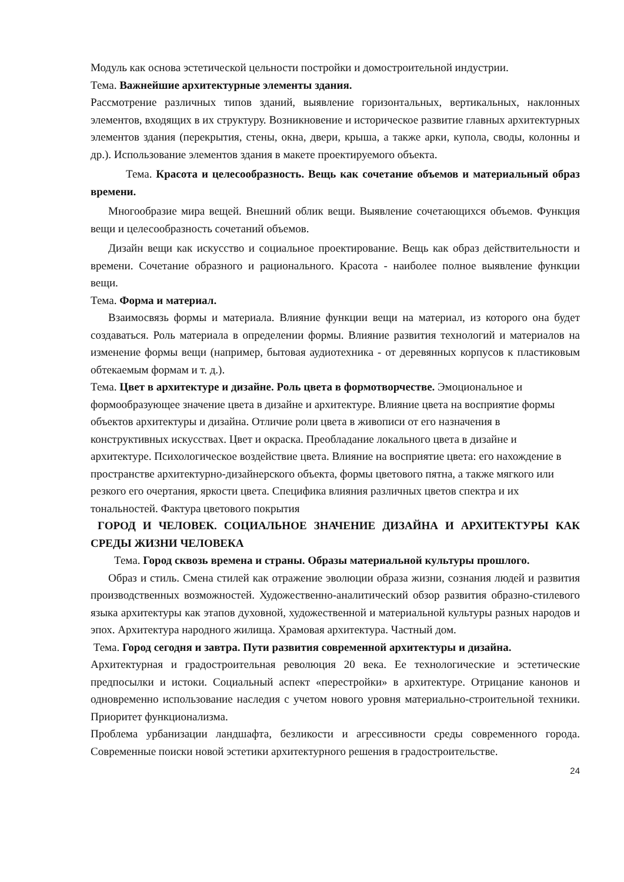Модуль как основа эстетической цельности постройки и домостроительной индустрии.
Тема. Важнейшие архитектурные элементы здания.
Рассмотрение различных типов зданий, выявление горизонтальных, вертикальных, наклонных элементов, входящих в их структуру. Возникновение и историческое развитие главных архитектурных элементов здания (перекрытия, стены, окна, двери, крыша, а также арки, купола, своды, колонны и др.). Использование элементов здания в макете проектируемого объекта.
Тема. Красота и целесообразность. Вещь как сочетание объемов и материальный образ времени.
Многообразие мира вещей. Внешний облик вещи. Выявление сочетающихся объемов. Функция вещи и целесообразность сочетаний объемов.
Дизайн вещи как искусство и социальное проектирование. Вещь как образ действительности и времени. Сочетание образного и рационального. Красота - наиболее полное выявление функции вещи.
Тема. Форма и материал.
Взаимосвязь формы и материала. Влияние функции вещи на материал, из которого она будет создаваться. Роль материала в определении формы. Влияние развития технологий и материалов на изменение формы вещи (например, бытовая аудиотехника - от деревянных корпусов к пластиковым обтекаемым формам и т. д.).
Тема. Цвет в архитектуре и дизайне. Роль цвета в формотворчестве. Эмоциональное и формообразующее значение цвета в дизайне и архитектуре. Влияние цвета на восприятие формы объектов архитектуры и дизайна. Отличие роли цвета в живописи от его назначения в конструктивных искусствах. Цвет и окраска. Преобладание локального цвета в дизайне и архитектуре. Психологическое воздействие цвета. Влияние на восприятие цвета: его нахождение в пространстве архитектурно-дизайнерского объекта, формы цветового пятна, а также мягкого или резкого его очертания, яркости цвета. Специфика влияния различных цветов спектра и их тональностей. Фактура цветового покрытия
ГОРОД И ЧЕЛОВЕК. СОЦИАЛЬНОЕ ЗНАЧЕНИЕ ДИЗАЙНА И АРХИТЕКТУРЫ КАК СРЕДЫ ЖИЗНИ ЧЕЛОВЕКА
Тема. Город сквозь времена и страны. Образы материальной культуры прошлого.
Образ и стиль. Смена стилей как отражение эволюции образа жизни, сознания людей и развития производственных возможностей. Художественно-аналитический обзор развития образно-стилевого языка архитектуры как этапов духовной, художественной и материальной культуры разных народов и эпох. Архитектура народного жилища. Храмовая архитектура. Частный дом.
Тема. Город сегодня и завтра. Пути развития современной архитектуры и дизайна.
Архитектурная и градостроительная революция 20 века. Ее технологические и эстетические предпосылки и истоки. Социальный аспект «перестройки» в архитектуре. Отрицание канонов и одновременно использование наследия с учетом нового уровня материально-строительной техники. Приоритет функционализма.
Проблема урбанизации ландшафта, безликости и агрессивности среды современного города. Современные поиски новой эстетики архитектурного решения в градостроительстве.
24